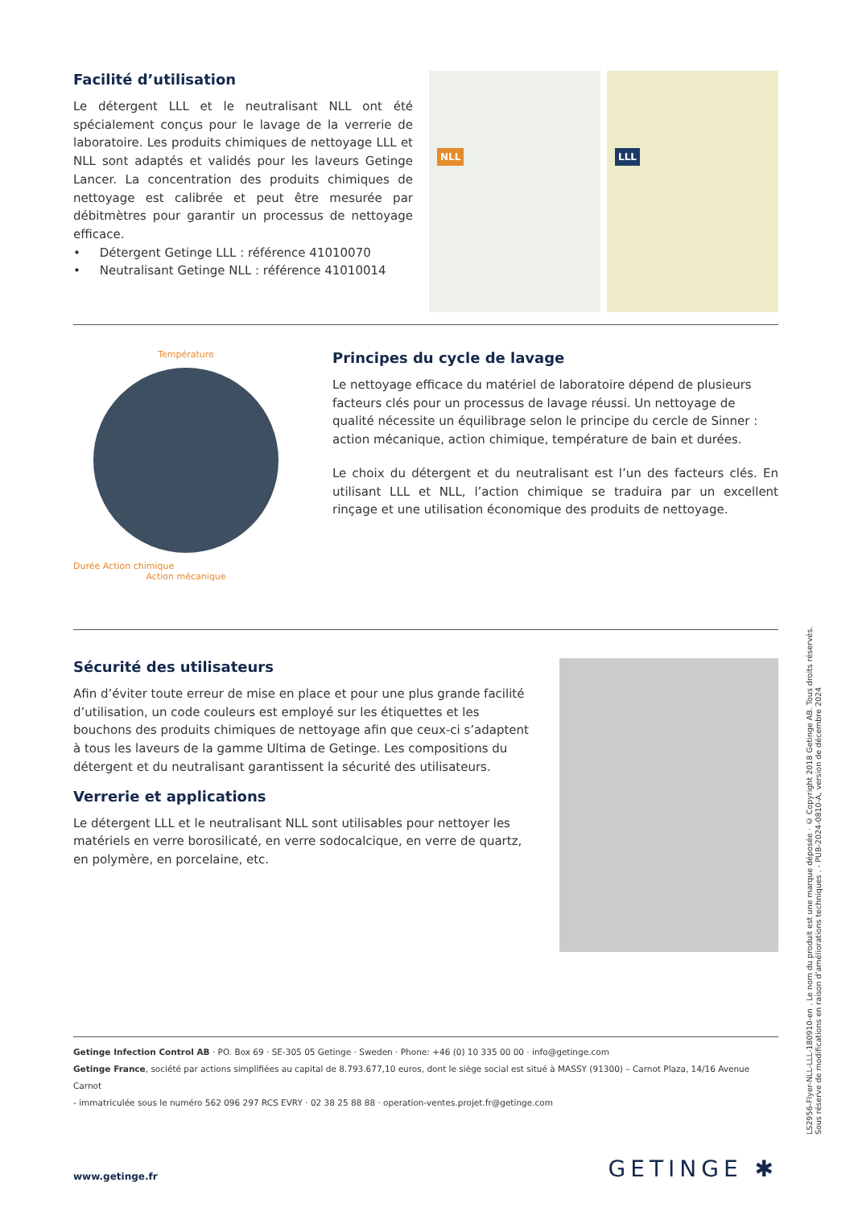Facilité d’utilisation
Le détergent LLL et le neutralisant NLL ont été spécialement conçus pour le lavage de la verrerie de laboratoire. Les produits chimiques de nettoyage LLL et NLL sont adaptés et validés pour les laveurs Getinge Lancer. La concentration des produits chimiques de nettoyage est calibrée et peut être mesurée par débitmètres pour garantir un processus de nettoyage efficace.
• Détergent Getinge LLL : référence 41010070
• Neutralisant Getinge NLL : référence 41010014
NLL LLL
Température
Durée Action chimique
Action mécanique
Principes du cycle de lavage
Le nettoyage efficace du matériel de laboratoire dépend de plusieurs facteurs clés pour un processus de lavage réussi. Un nettoyage de qualité nécessite un équilibrage selon le principe du cercle de Sinner : action mécanique, action chimique, température de bain et durées.
Le choix du détergent et du neutralisant est l’un des facteurs clés. En utilisant LLL et NLL, l’action chimique se traduira par un excellent rinçage et une utilisation économique des produits de nettoyage.
Sécurité des utilisateurs
Afin d’éviter toute erreur de mise en place et pour une plus grande facilité d’utilisation, un code couleurs est employé sur les étiquettes et les bouchons des produits chimiques de nettoyage afin que ceux-ci s’adaptent à tous les laveurs de la gamme Ultima de Getinge. Les compositions du détergent et du neutralisant garantissent la sécurité des utilisateurs.
Verrerie et applications
Le détergent LLL et le neutralisant NLL sont utilisables pour nettoyer les matériels en verre borosilicaté, en verre sodocalcique, en verre de quartz, en polymère, en porcelaine, etc.
Getinge Infection Control AB · PO. Box 69 · SE-305 05 Getinge · Sweden · Phone: +46 (0) 10 335 00 00 · info@getinge.com
Getinge France, société par actions simplifiées au capital de 8.793.677,10 euros, dont le siège social est situé à MASSY (91300) – Carnot Plaza, 14/16 Avenue Carnot
- immatriculée sous le numéro 562 096 297 RCS EVRY · 02 38 25 88 88 · operation-ventes.projet.fr@getinge.com
www.getinge.fr GETINGE ✱
LS2956-Flyer-NLL-LLL-180910-en . Le nom du produit est une marque déposée · © Copyright 2018 Getinge AB. Tous droits réservés.
Sous réserve de modifications en raison d’améliorations techniques . - PUB-2024-0810-A, version de décembre 2024